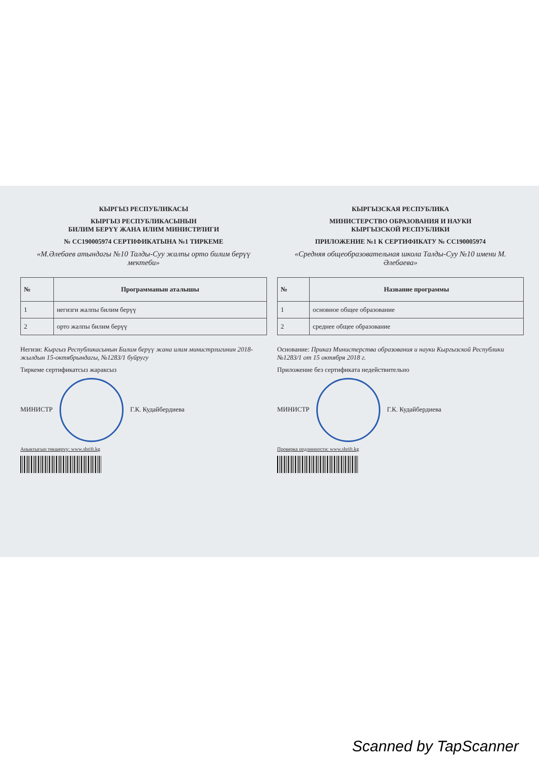КЫРГЫЗ РЕСПУБЛИКАСЫ
КЫРГЫЗ РЕСПУБЛИКАСЫНЫН
БИЛИМ БЕРҮҮ ЖАНА ИЛИМ МИНИСТРЛИГИ
№ CC190005974 СЕРТИФИКАТЫНА №1 ТИРКЕМЕ
«М.Әлебаев атындагы №10 Талды-Суу жалпы орто билим берүү мектеби»
| № | Программанын аталышы |
| --- | --- |
| 1 | негизги жалпы билим берүү |
| 2 | орто жалпы билим берүү |
Негизи: Кыргыз Республикасынын Билим берүү жана илим министрлигинин 2018-жылдын 15-октябрындагы, №1283/1 буйругу
Тиркеме сертификатсыз жараксыз
МИНИСТР Г.К. Кудайбердиева
Аныктыгын текшерүү: www.shrift.kg
КЫРГЫЗСКАЯ РЕСПУБЛИКА
МИНИСТЕРСТВО ОБРАЗОВАНИЯ И НАУКИ
КЫРГЫЗСКОЙ РЕСПУБЛИКИ
ПРИЛОЖЕНИЕ №1 К СЕРТИФИКАТУ № CC190005974
«Средняя общеобразовательная школа Талды-Суу №10 имени М. Әлебаева»
| № | Название программы |
| --- | --- |
| 1 | основное общее образование |
| 2 | среднее общее образование |
Основание: Приказ Министерства образования и науки Кыргызской Республики №1283/1 от 15 октября 2018 г.
Приложение без сертификата недействительно
МИНИСТР Г.К. Кудайбердиева
Проверка подлинности: www.shrift.kg
Scanned by TapScanner